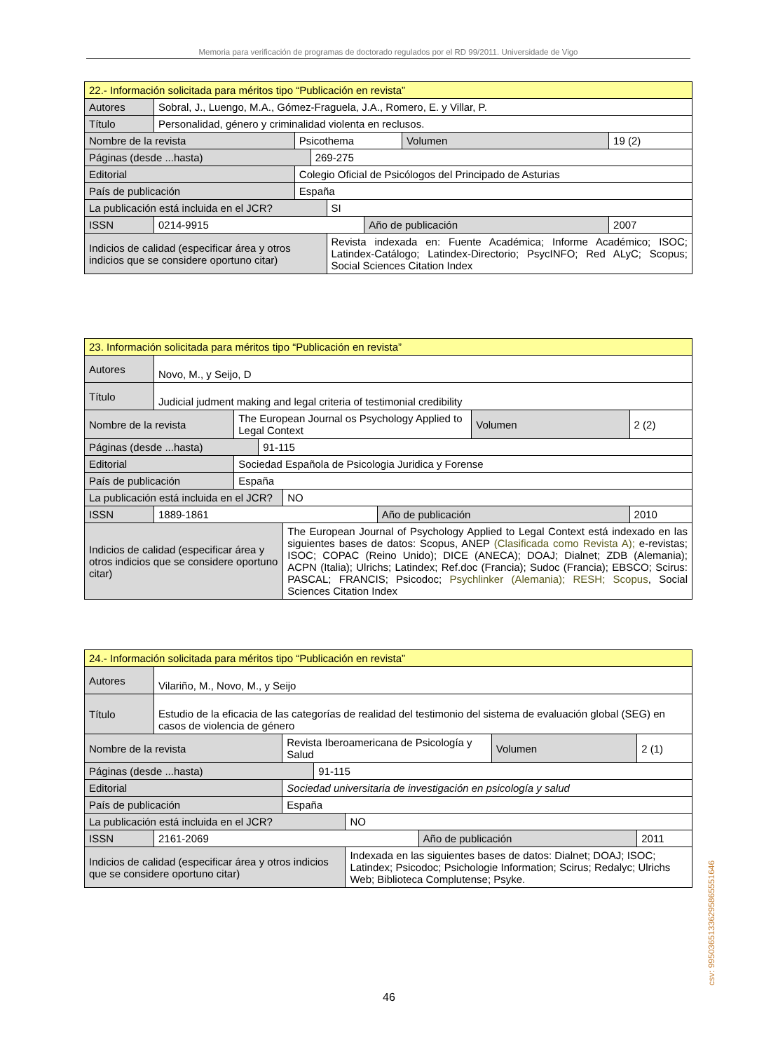Memoria para verificación de programas de doctorado regulados por el RD 99/2011. Universidade de Vigo
| 22.- Información solicitada para méritos tipo “Publicación en revista” | | | | | | | |
| Autores | Sobral, J., Luengo, M.A., Gómez-Fraguela, J.A., Romero, E. y Villar, P. | | | | | | |
| Título | Personalidad, género y criminalidad violenta en reclusos. | | | | | | |
| Nombre de la revista | | Psicothema | | | | Volumen | 19 (2) |
| Páginas (desde ...hasta) | | | 269-275 | | | | |
| Editorial | | Colegio Oficial de Psicólogos del Principado de Asturias | | | | | |
| País de publicación | | España | | | | | |
| La publicación está incluida en el JCR? | | | | SI | | | |
| ISSN | 0214-9915 | | | | Año de publicación | | 2007 |
| Indicios de calidad (especificar área y otros indicios que se considere oportuno citar) | | | | Revista indexada en: Fuente Académica; Informe Académico; ISOC; Latindex-Catálogo; Latindex-Directorio; PsycINFO; Red ALyC; Scopus; Social Sciences Citation Index | | | |
| 23. Información solicitada para méritos tipo “Publicación en revista” | | | | | | | |
| Autores | Novo, M., y Seijo, D | | | | | | |
| Título | Judicial judment making and legal criteria of testimonial credibility | | | | | | |
| Nombre de la revista | | The European Journal os Psychology Applied to Legal Context | | | | Volumen | 2 (2) |
| Páginas (desde ...hasta) | | | 91-115 | | | | |
| Editorial | | Sociedad Española de Psicologia Juridica y Forense | | | | | |
| País de publicación | | España | | | | | |
| La publicación está incluida en el JCR? | | | | NO | | | |
| ISSN | 1889-1861 | | | | Año de publicación | | 2010 |
| Indicios de calidad (especificar área y otros indicios que se considere oportuno citar) | | | | The European Journal of Psychology Applied to Legal Context está indexado en las siguientes bases de datos: Scopus, ANEP (Clasificada como Revista A); e-revistas; ISOC; COPAC (Reino Unido); DICE (ANECA); DOAJ; Dialnet; ZDB (Alemania); ACPN (Italia); Ulrichs; Latindex; Ref.doc (Francia); Sudoc (Francia); EBSCO; Scirus: PASCAL; FRANCIS; Psicodoc; Psychlinker (Alemania); RESH; Scopus , Social Sciences Citation Index | | | |
| 24.- Información solicitada para méritos tipo “Publicación en revista” | | | | | | | |
| Autores | Vilariño, M., Novo, M., y Seijo | | | | | | |
| Título | Estudio de la eficacia de las categorías de realidad del testimonio del sistema de evaluación global (SEG) en casos de violencia de género | | | | | | |
| Nombre de la revista | | Revista Iberoamericana de Psicología y Salud | | | | Volumen | 2 (1) |
| Páginas (desde ...hasta) | | | 91-115 | | | | |
| Editorial | | Sociedad universitaria de investigación en psicología y salud | | | | | |
| País de publicación | | España | | | | | |
| La publicación está incluida en el JCR? | | | | NO | | | |
| ISSN | 2161-2069 | | | | Año de publicación | | 2011 |
| Indicios de calidad (especificar área y otros indicios que se considere oportuno citar) | | | | Indexada en las siguientes bases de datos: Dialnet; DOAJ; ISOC; Latindex; Psicodoc; Psichologie Information; Scirus; Redalyc; Ulrichs Web; Biblioteca Complutense; Psyke. | | | |
46
csv: 99503651336295865551646